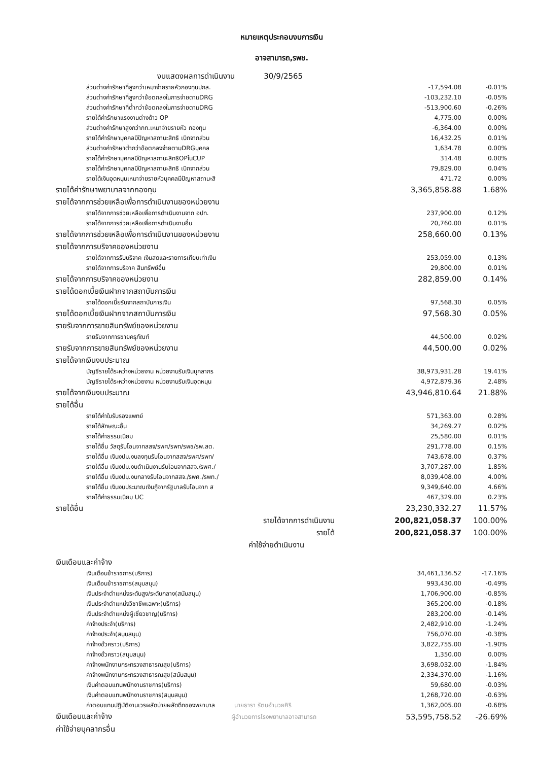หมายเหตุประกอบงบการเงิน
อาจสามารถ,รพช.
| งบแสดงผลการดำเนินงาน 30/9/2565 | | |
| ส่วนต่างค่ารักษาที่สูงกว่าเหมาจ่ายรายหัวกองทุนปกส. | -17,594.08 | -0.01% |
| ส่วนต่างค่ารักษาที่สูงกว่าข้อตกลงในการจ่ายตามDRG | -103,232.10 | -0.05% |
| ส่วนต่างค่ารักษาที่ต่ำกว่าข้อตกลงในการจ่ายตามDRG | -513,900.60 | -0.26% |
| รายได้ค่ารักษาแรงงานต่างด้าว OP | 4,775.00 | 0.00% |
| ส่วนต่างค่ารักษาสูงกว่ากท.เหมาจ่ายรายหัว กองทุน | -6,364.00 | 0.00% |
| รายได้ค่ารักษาบุคคลมีปัญหาสถานะสิทธิ เบิกจากส่วน | 16,432.25 | 0.01% |
| ส่วนต่างค่ารักษาต่ำกว่าข้อตกลงจ่ายตามDRGบุคคล | 1,634.78 | 0.00% |
| รายได้ค่ารักษาบุคคลมีปัญหาสถานะสิทธิOPในCUP | 314.48 | 0.00% |
| รายได้ค่ารักษาบุคคลมีปัญหาสถานะสิทธิ เบิกจากส่วน | 79,829.00 | 0.04% |
| รายได้เงินอุดหนุนเหมาจ่ายรายหัวบุคคลมีปัญหาสถานะสิ | 471.72 | 0.00% |
| รายได้ค่ารักษาพยาบาลจากกองทุน | 3,365,858.88 | 1.68% |
| รายได้จากการช่วยเหลือเพื่อการดำเนินงานของหน่วยงาน | | |
| รายได้จากการช่วยเหลือเพื่อการดำเนินงานจาก อปท. | 237,900.00 | 0.12% |
| รายได้จากการช่วยเหลือเพื่อการดำเนินงานอื่น | 20,760.00 | 0.01% |
| รายได้จากการช่วยเหลือเพื่อการดำเนินงานของหน่วยงาน | 258,660.00 | 0.13% |
| รายได้จากการบริจาคของหน่วยงาน | | |
| รายได้จากการรับบริจาค เงินสดและรายการเทียบเท่าเงิน | 253,059.00 | 0.13% |
| รายได้จากการบริจาค สินทรัพย์อื่น | 29,800.00 | 0.01% |
| รายได้จากการบริจาคของหน่วยงาน | 282,859.00 | 0.14% |
| รายได้ดอกเบี้ยเงินฝากจากสถาบันการเงิน | | |
| รายได้ดอกเบี้ยรับจากสถาบันการเงิน | 97,568.30 | 0.05% |
| รายได้ดอกเบี้ยเงินฝากจากสถาบันการเงิน | 97,568.30 | 0.05% |
| รายรับจากการขายสินทรัพย์ของหน่วยงาน | | |
| รายรับจากการขายครุภัณฑ์ | 44,500.00 | 0.02% |
| รายรับจากการขายสินทรัพย์ของหน่วยงาน | 44,500.00 | 0.02% |
| รายได้จากเงินงบประมาณ | | |
| บัญชีรายได้ระหว่างหน่วยงาน หน่วยงานรับเงินบุคลากร | 38,973,931.28 | 19.41% |
| บัญชีรายได้ระหว่างหน่วยงาน หน่วยงานรับเงินอุดหนุน | 4,972,879.36 | 2.48% |
| รายได้จากเงินงบประมาณ | 43,946,810.64 | 21.88% |
| รายได้อื่น | | |
| รายได้ค่าใบรับรองแพทย์ | 571,363.00 | 0.28% |
| รายได้ลักษณะอื่น | 34,269.27 | 0.02% |
| รายได้ค่าธรรมเนียม | 25,580.00 | 0.01% |
| รายได้อื่น วัสดุรับโอนจากสสจ/รพศ/รพท/รพช/รพ.สต. | 291,778.00 | 0.15% |
| รายได้อื่น เงินงปม.งบลงทุนรับโอนจากสสจ/รพศ/รพท/ | 743,678.00 | 0.37% |
| รายได้อื่น เงินงปม.งบดำเนินงานรับโอนจากสสจ./รพศ./ | 3,707,287.00 | 1.85% |
| รายได้อื่น เงินงปม.งบกลางรับโอนจากสสจ./รพศ./รพท./ | 8,039,408.00 | 4.00% |
| รายได้อื่น เงินงบประมาณเงินกู้จากรัฐบาลรับโอนจาก ส | 9,349,640.00 | 4.66% |
| รายได้ค่าธรรมเนียม UC | 467,329.00 | 0.23% |
| รายได้อื่น | 23,230,332.27 | 11.57% |
| รายได้จากการดำเนินงาน | 200,821,058.37 | 100.00% |
| รายได้ | 200,821,058.37 | 100.00% |
| ค่าใช้จ่ายดำเนินงาน | | |
| เงินเดือนและค่าจ้าง | | |
| เงินเดือนข้าราชการ(บริการ) | 34,461,136.52 | -17.16% |
| เงินเดือนข้าราชการ(สนุบสนุน) | 993,430.00 | -0.49% |
| เงินประจำตำแหน่งระดับสูง/ระดับกลาง(สนับสนุน) | 1,706,900.00 | -0.85% |
| เงินประจำตำแหน่งวิชาชีพเฉพาะ(บริการ) | 365,200.00 | -0.18% |
| เงินประจำตำแหน่งผู้เชี่ยวชาญ(บริการ) | 283,200.00 | -0.14% |
| ค่าจ้างประจำ(บริการ) | 2,482,910.00 | -1.24% |
| ค่าจ้างประจำ(สนุบสนุน) | 756,070.00 | -0.38% |
| ค่าจ้างชั่วคราว(บริการ) | 3,822,755.00 | -1.90% |
| ค่าจ้างชั่วคราว(สนุบสนุน) | 1,350.00 | 0.00% |
| ค่าจ้างพนักงานกระทรวงสาธารณสุข(บริการ) | 3,698,032.00 | -1.84% |
| ค่าจ้างพนักงานกระทรวงสาธารณสุข(สนับสนุน) | 2,334,370.00 | -1.16% |
| เงินค่าตอบแทนพนักงานราชการ(บริการ) | 59,680.00 | -0.03% |
| เงินค่าตอบแทนพนักงานราชการ(สนุบสนุน) | 1,268,720.00 | -0.63% |
| ค่าตอบแทนปฏิบัติงานเวรผลัดบ่ายผลัดดึกของพยาบาล นายธารา รัตนอำนวยศิริ | 1,362,005.00 | -0.68% |
| เงินเดือนและค่าจ้าง ผู้อำนวยการโรงพยาบาลอาจสามารถ | 53,595,758.52 | -26.69% |
| ค่าใช้จ่ายบุคลากรอื่น | | |